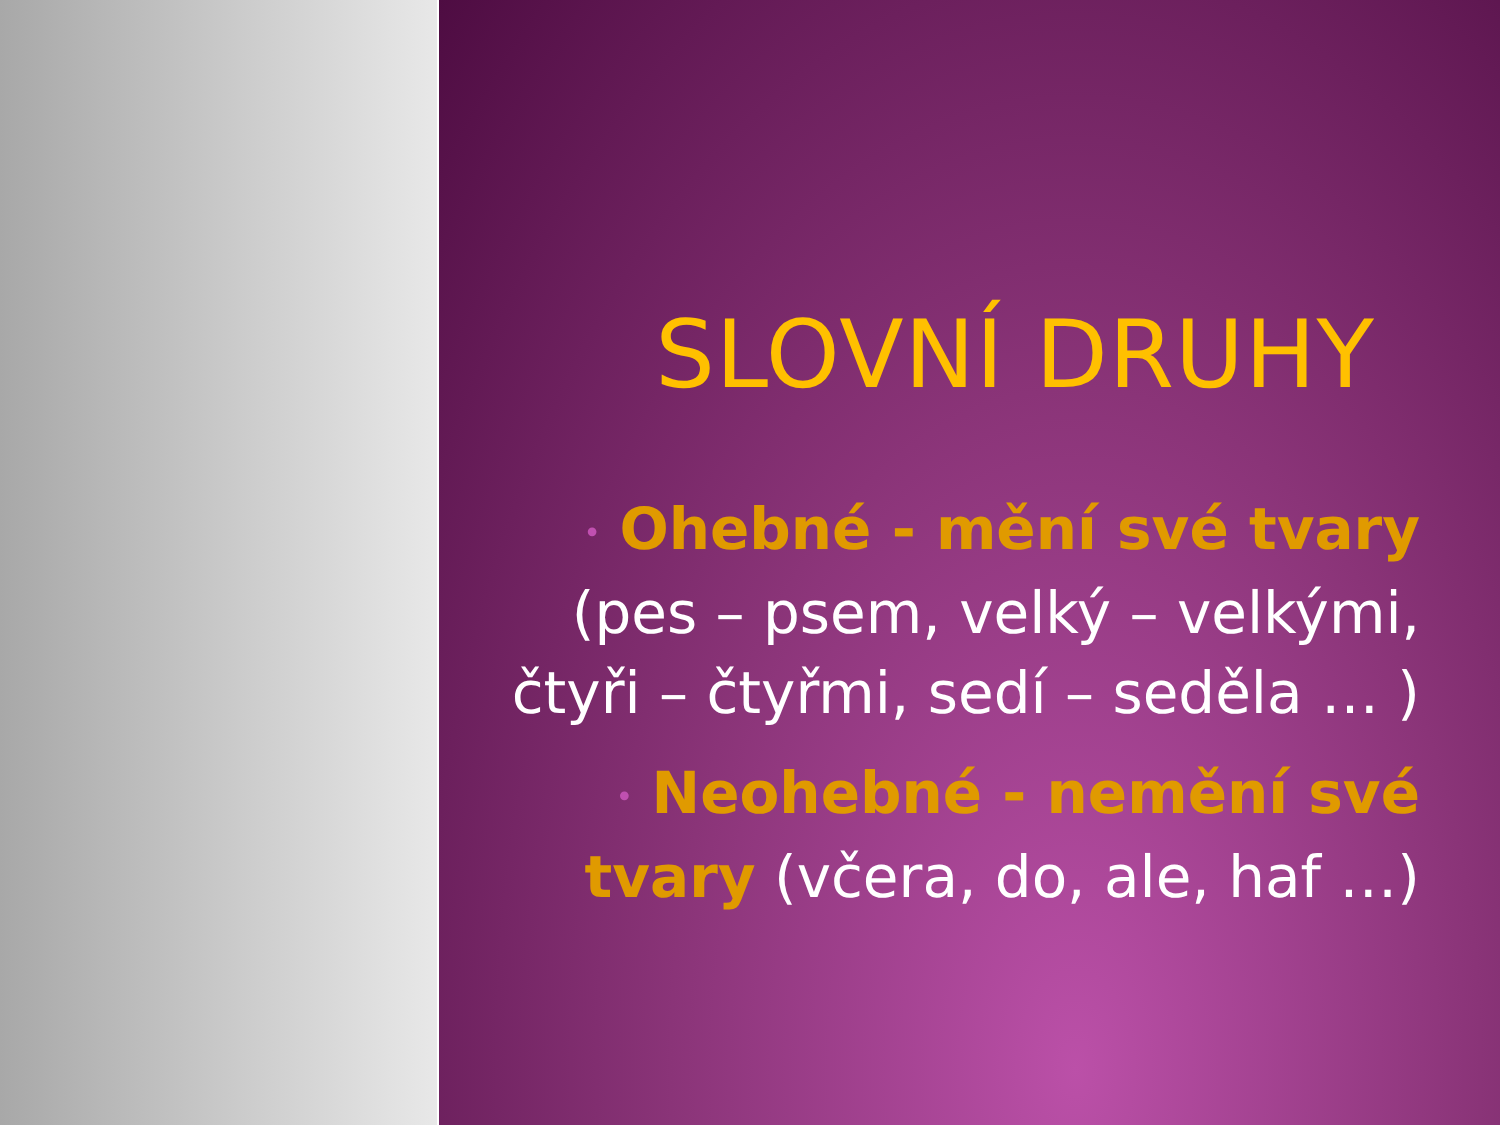SLOVNÍ DRUHY
• Ohebné - mění své tvary (pes – psem, velký – velkými, čtyři – čtyřmi, sedí – seděla … )
• Neohebné - nemění své tvary (včera, do, ale, haf …)